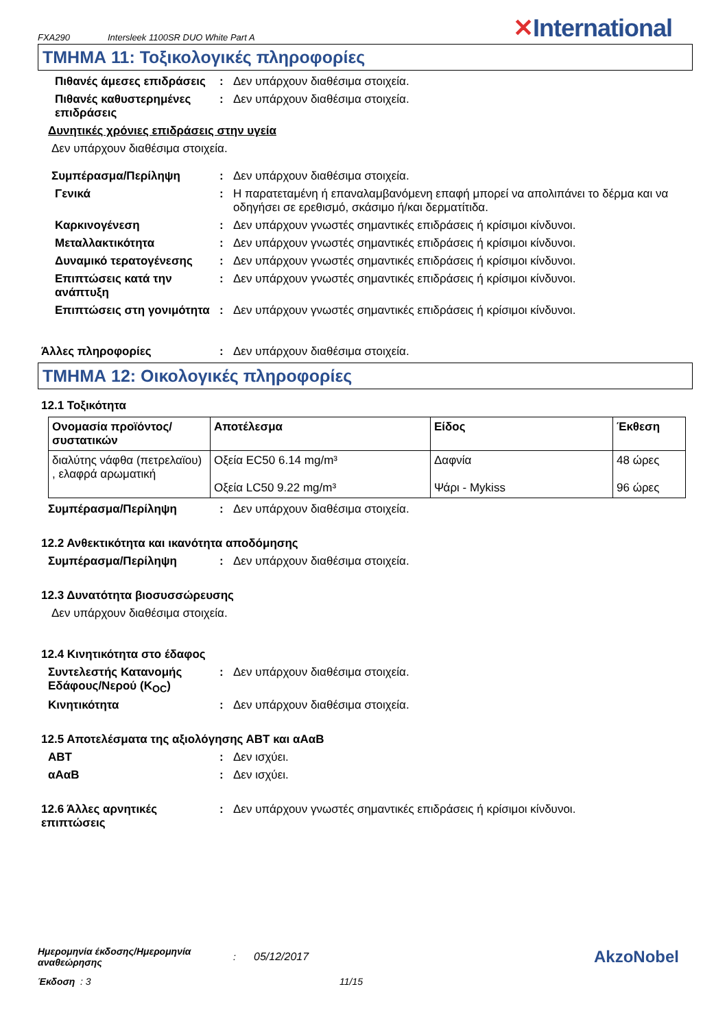FXA290 Intersleek 1100SR DUO White Part A ✕International
ΤΜΗΜΑ 11: Τοξικολογικές πληροφορίες
Πιθανές άμεσες επιδράσεις
: Δεν υπάρχουν διαθέσιμα στοιχεία.
Πιθανές καθυστερημένες επιδράσεις
: Δεν υπάρχουν διαθέσιμα στοιχεία.
Δυνητικές χρόνιες επιδράσεις στην υγεία
Δεν υπάρχουν διαθέσιμα στοιχεία.
Συμπέρασμα/Περίληψη : Δεν υπάρχουν διαθέσιμα στοιχεία.
Γενικά : Η παρατεταμένη ή επαναλαμβανόμενη επαφή μπορεί να απολιπάνει το δέρμα και να οδηγήσει σε ερεθισμό, σκάσιμο ή/και δερματίτιδα.
Καρκινογένεση : Δεν υπάρχουν γνωστές σημαντικές επιδράσεις ή κρίσιμοι κίνδυνοι.
Μεταλλακτικότητα : Δεν υπάρχουν γνωστές σημαντικές επιδράσεις ή κρίσιμοι κίνδυνοι.
Δυναμικό τερατογένεσης : Δεν υπάρχουν γνωστές σημαντικές επιδράσεις ή κρίσιμοι κίνδυνοι.
Επιπτώσεις κατά την ανάπτυξη
: Δεν υπάρχουν γνωστές σημαντικές επιδράσεις ή κρίσιμοι κίνδυνοι.
Επιπτώσεις στη γονιμότητα
: Δεν υπάρχουν γνωστές σημαντικές επιδράσεις ή κρίσιμοι κίνδυνοι.
Άλλες πληροφορίες : Δεν υπάρχουν διαθέσιμα στοιχεία.
ΤΜΗΜΑ 12: Οικολογικές πληροφορίες
12.1 Τοξικότητα
| Ονομασία προϊόντος/ συστατικών | Αποτέλεσμα | Είδος | Έκθεση |
| --- | --- | --- | --- |
| διαλύτης νάφθα (πετρελαϊου) , ελαφρά αρωματική | Οξεία EC50 6.14 mg/m³ Οξεία LC50 9.22 mg/m³ | Δαφνία Ψάρι - Mykiss | 48 ώρες 96 ώρες |
Συμπέρασμα/Περίληψη : Δεν υπάρχουν διαθέσιμα στοιχεία.
12.2 Ανθεκτικότητα και ικανότητα αποδόμησης
Συμπέρασμα/Περίληψη : Δεν υπάρχουν διαθέσιμα στοιχεία.
12.3 Δυνατότητα βιοσυσσώρευσης
Δεν υπάρχουν διαθέσιμα στοιχεία.
12.4 Κινητικότητα στο έδαφος
Συντελεστής Κατανομής Εδάφους/Νερού (K<sub>OC</sub>)
: Δεν υπάρχουν διαθέσιμα στοιχεία.
Κινητικότητα : Δεν υπάρχουν διαθέσιμα στοιχεία.
12.5 Αποτελέσματα της αξιολόγησης ΑΒΤ και αΑαΒ
ΑΒΤ : Δεν ισχύει.
αΑαΒ : Δεν ισχύει.
12.6 Άλλες αρνητικές επιπτώσεις
: Δεν υπάρχουν γνωστές σημαντικές επιδράσεις ή κρίσιμοι κίνδυνοι.
Ημερομηνία έκδοσης/Ημερομηνία αναθεώρησης: 05/12/2017 AkzoNobel
Έκδοση : 3 11/15